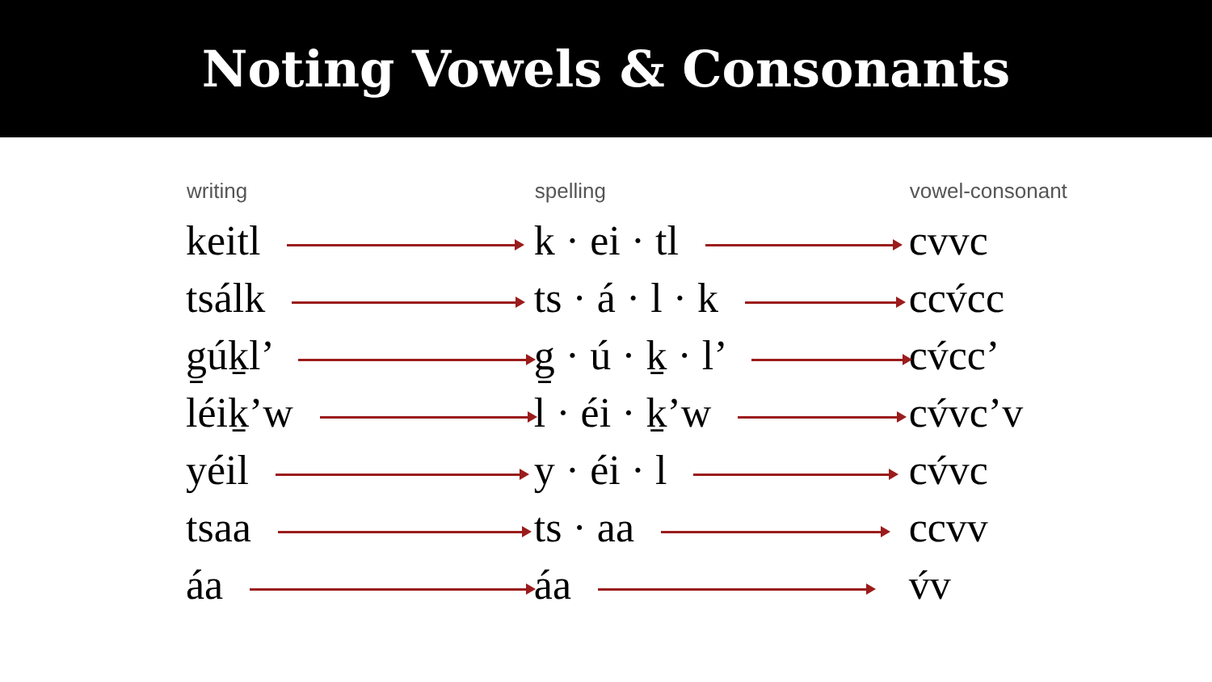Noting Vowels & Consonants
| writing | spelling | vowel-consonant |
| --- | --- | --- |
| keitl | k · ei · tl | cvvc |
| tsálk | ts · á · l · k | ccv́cc |
| g̱úḵl’ | g̱ · ú · ḵ · l’ | cv́cc’ |
| léiḵ’w | l · éi · ḵ’w | cv́vc’v |
| yéil | y · éi · l | cv́vc |
| tsaa | ts · aa | ccvv |
| áa | áa | v́v |